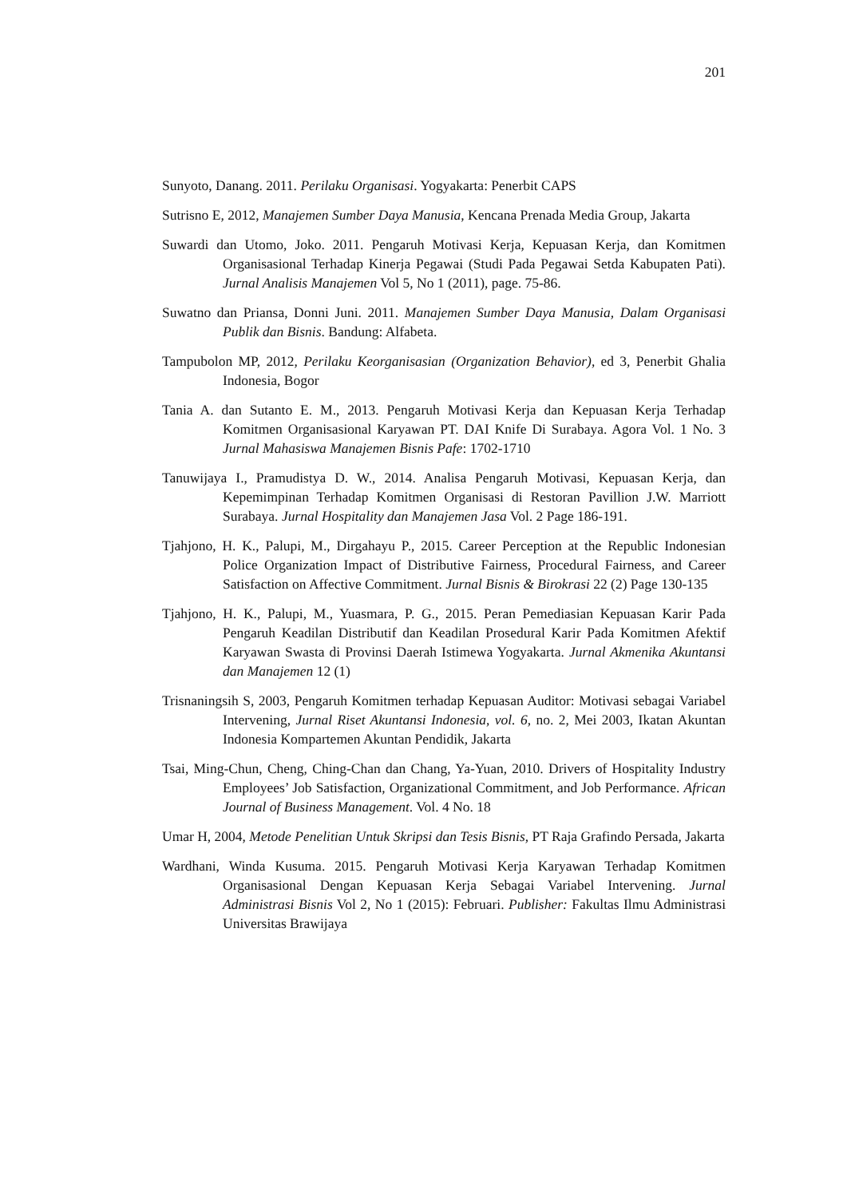201
Sunyoto, Danang. 2011. Perilaku Organisasi. Yogyakarta: Penerbit CAPS
Sutrisno E, 2012, Manajemen Sumber Daya Manusia, Kencana Prenada Media Group, Jakarta
Suwardi dan Utomo, Joko. 2011. Pengaruh Motivasi Kerja, Kepuasan Kerja, dan Komitmen Organisasional Terhadap Kinerja Pegawai (Studi Pada Pegawai Setda Kabupaten Pati). Jurnal Analisis Manajemen Vol 5, No 1 (2011), page. 75-86.
Suwatno dan Priansa, Donni Juni. 2011. Manajemen Sumber Daya Manusia, Dalam Organisasi Publik dan Bisnis. Bandung: Alfabeta.
Tampubolon MP, 2012, Perilaku Keorganisasian (Organization Behavior), ed 3, Penerbit Ghalia Indonesia, Bogor
Tania A. dan Sutanto E. M., 2013. Pengaruh Motivasi Kerja dan Kepuasan Kerja Terhadap Komitmen Organisasional Karyawan PT. DAI Knife Di Surabaya. Agora Vol. 1 No. 3 Jurnal Mahasiswa Manajemen Bisnis Pafe: 1702-1710
Tanuwijaya I., Pramudistya D. W., 2014. Analisa Pengaruh Motivasi, Kepuasan Kerja, dan Kepemimpinan Terhadap Komitmen Organisasi di Restoran Pavillion J.W. Marriott Surabaya. Jurnal Hospitality dan Manajemen Jasa Vol. 2 Page 186-191.
Tjahjono, H. K., Palupi, M., Dirgahayu P., 2015. Career Perception at the Republic Indonesian Police Organization Impact of Distributive Fairness, Procedural Fairness, and Career Satisfaction on Affective Commitment. Jurnal Bisnis & Birokrasi 22 (2) Page 130-135
Tjahjono, H. K., Palupi, M., Yuasmara, P. G., 2015. Peran Pemediasian Kepuasan Karir Pada Pengaruh Keadilan Distributif dan Keadilan Prosedural Karir Pada Komitmen Afektif Karyawan Swasta di Provinsi Daerah Istimewa Yogyakarta. Jurnal Akmenika Akuntansi dan Manajemen 12 (1)
Trisnaningsih S, 2003, Pengaruh Komitmen terhadap Kepuasan Auditor: Motivasi sebagai Variabel Intervening, Jurnal Riset Akuntansi Indonesia, vol. 6, no. 2, Mei 2003, Ikatan Akuntan Indonesia Kompartemen Akuntan Pendidik, Jakarta
Tsai, Ming-Chun, Cheng, Ching-Chan dan Chang, Ya-Yuan, 2010. Drivers of Hospitality Industry Employees’ Job Satisfaction, Organizational Commitment, and Job Performance. African Journal of Business Management. Vol. 4 No. 18
Umar H, 2004, Metode Penelitian Untuk Skripsi dan Tesis Bisnis, PT Raja Grafindo Persada, Jakarta
Wardhani, Winda Kusuma. 2015. Pengaruh Motivasi Kerja Karyawan Terhadap Komitmen Organisasional Dengan Kepuasan Kerja Sebagai Variabel Intervening. Jurnal Administrasi Bisnis Vol 2, No 1 (2015): Februari. Publisher: Fakultas Ilmu Administrasi Universitas Brawijaya